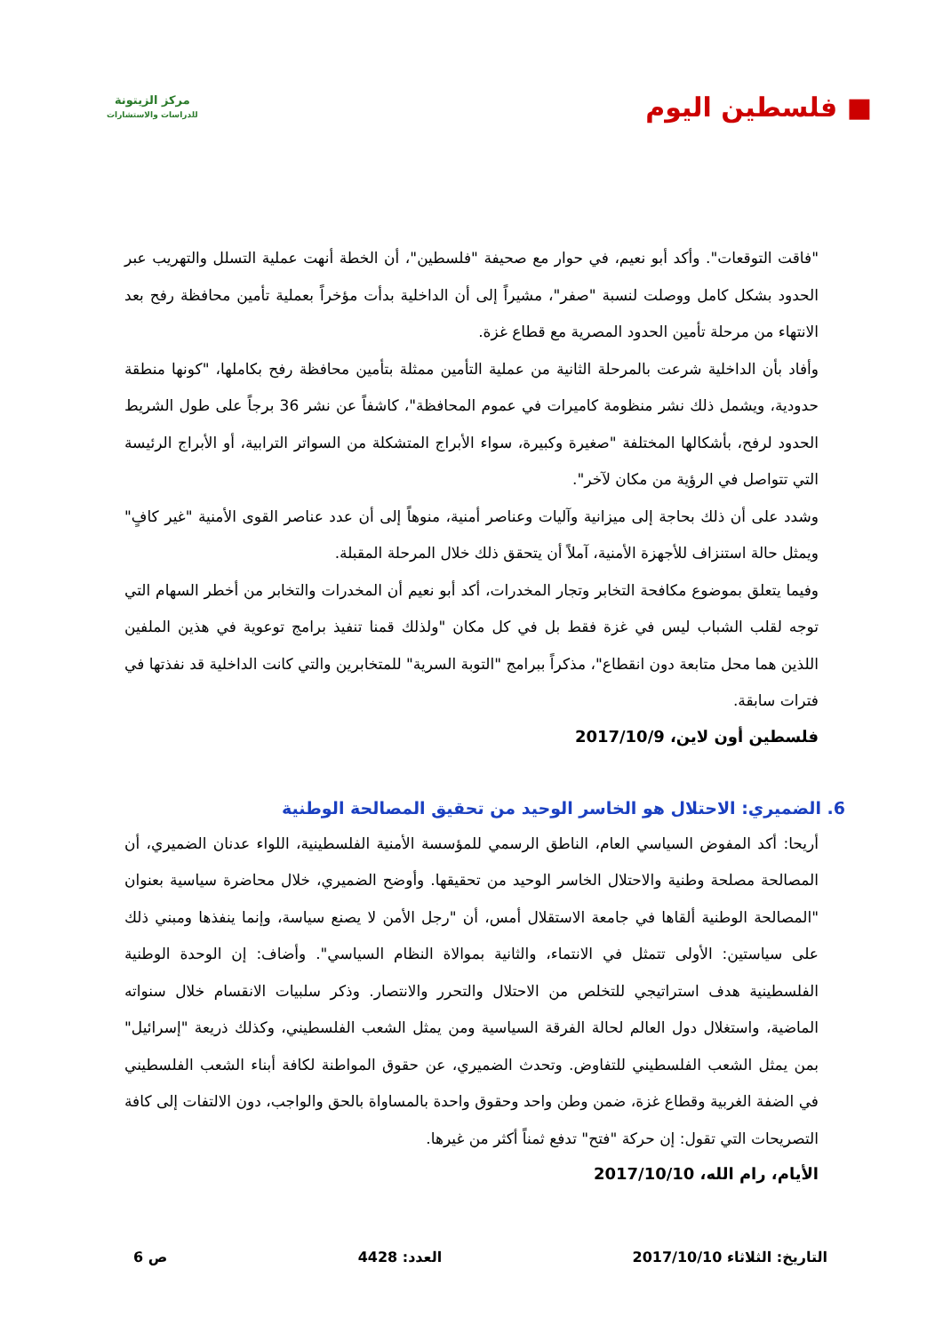■ فلسطين اليوم
مركز الزيتونة
للدراسات والاستشارات
"فاقت التوقعات". وأكد أبو نعيم، في حوار مع صحيفة "فلسطين"، أن الخطة أنهت عملية التسلل والتهريب عبر الحدود بشكل كامل ووصلت لنسبة "صفر"، مشيراً إلى أن الداخلية بدأت مؤخراً بعملية تأمين محافظة رفح بعد الانتهاء من مرحلة تأمين الحدود المصرية مع قطاع غزة.
وأفاد بأن الداخلية شرعت بالمرحلة الثانية من عملية التأمين ممثلة بتأمين محافظة رفح بكاملها، "كونها منطقة حدودية، ويشمل ذلك نشر منظومة كاميرات في عموم المحافظة"، كاشفاً عن نشر 36 برجاً على طول الشريط الحدود لرفح، بأشكالها المختلفة "صغيرة وكبيرة، سواء الأبراج المتشكلة من السواتر الترابية، أو الأبراج الرئيسة التي تتواصل في الرؤية من مكان لآخر".
وشدد على أن ذلك بحاجة إلى ميزانية وآليات وعناصر أمنية، منوهاً إلى أن عدد عناصر القوى الأمنية "غير كافٍ" ويمثل حالة استنزاف للأجهزة الأمنية، آملاً أن يتحقق ذلك خلال المرحلة المقبلة.
وفيما يتعلق بموضوع مكافحة التخابر وتجار المخدرات، أكد أبو نعيم أن المخدرات والتخابر من أخطر السهام التي توجه لقلب الشباب ليس في غزة فقط بل في كل مكان "ولذلك قمنا تنفيذ برامج توعوية في هذين الملفين اللذين هما محل متابعة دون انقطاع"، مذكراً ببرامج "التوبة السرية" للمتخابرين والتي كانت الداخلية قد نفذتها في فترات سابقة.
فلسطين أون لاين، 2017/10/9
6. الضميري: الاحتلال هو الخاسر الوحيد من تحقيق المصالحة الوطنية
أريحا: أكد المفوض السياسي العام، الناطق الرسمي للمؤسسة الأمنية الفلسطينية، اللواء عدنان الضميري، أن المصالحة مصلحة وطنية والاحتلال الخاسر الوحيد من تحقيقها. وأوضح الضميري، خلال محاضرة سياسية بعنوان "المصالحة الوطنية ألقاها في جامعة الاستقلال أمس، أن "رجل الأمن لا يصنع سياسة، وإنما ينفذها ومبني ذلك على سياستين: الأولى تتمثل في الانتماء، والثانية بموالاة النظام السياسي". وأضاف: إن الوحدة الوطنية الفلسطينية هدف استراتيجي للتخلص من الاحتلال والتحرر والانتصار. وذكر سلبيات الانقسام خلال سنواته الماضية، واستغلال دول العالم لحالة الفرقة السياسية ومن يمثل الشعب الفلسطيني، وكذلك ذريعة "إسرائيل" بمن يمثل الشعب الفلسطيني للتفاوض. وتحدث الضميري، عن حقوق المواطنة لكافة أبناء الشعب الفلسطيني في الضفة الغربية وقطاع غزة، ضمن وطن واحد وحقوق واحدة بالمساواة بالحق والواجب، دون الالتفات إلى كافة التصريحات التي تقول: إن حركة "فتح" تدفع ثمناً أكثر من غيرها.
الأيام، رام الله، 2017/10/10
التاريخ: الثلاثاء 2017/10/10 العدد: 4428 ص 6